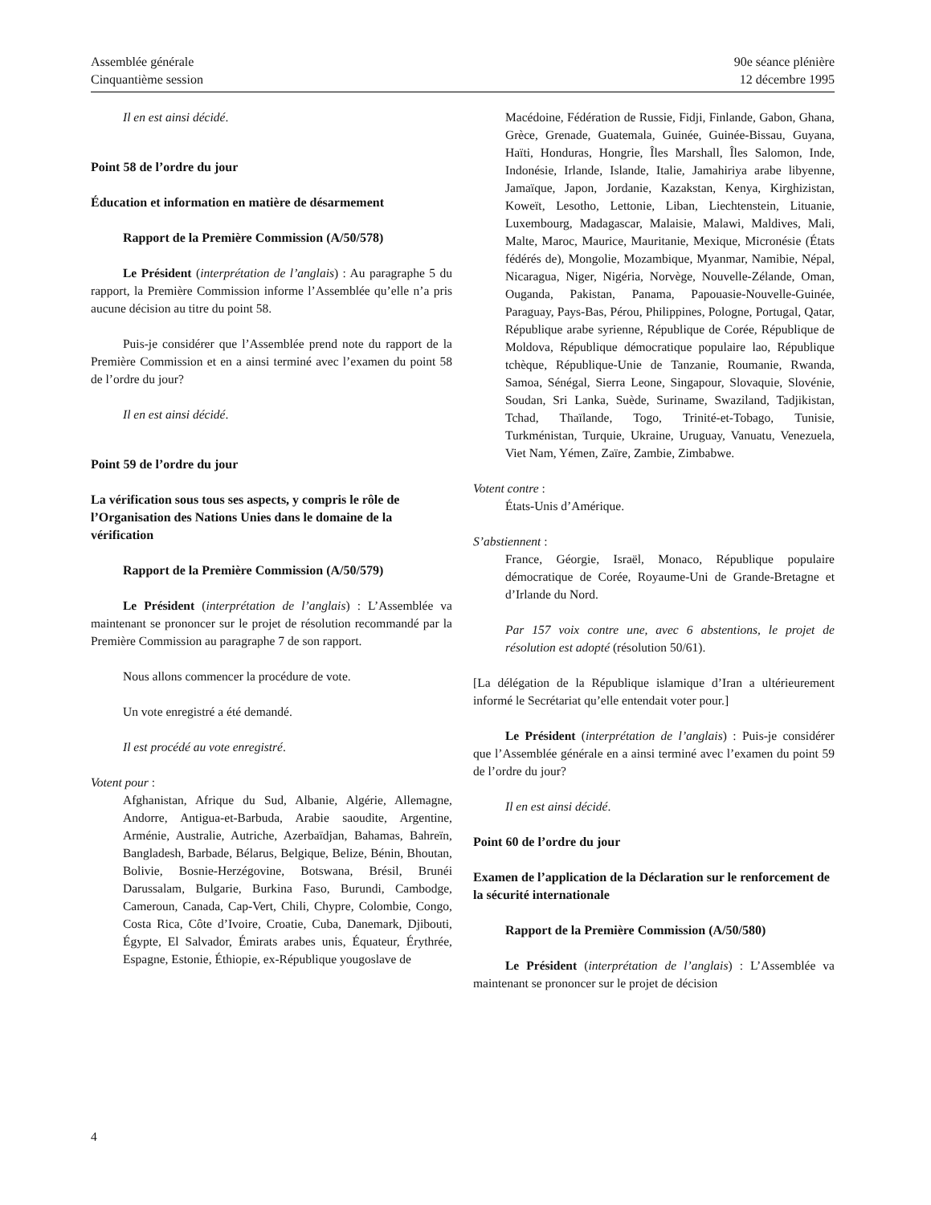Assemblée générale
Cinquantième session
90e séance plénière
12 décembre 1995
Il en est ainsi décidé.
Point 58 de l’ordre du jour
Éducation et information en matière de désarmement
Rapport de la Première Commission (A/50/578)
Le Président (interprétation de l’anglais) : Au paragraphe 5 du rapport, la Première Commission informe l’Assemblée qu’elle n’a pris aucune décision au titre du point 58.
Puis-je considérer que l’Assemblée prend note du rapport de la Première Commission et en a ainsi terminé avec l’examen du point 58 de l’ordre du jour?
Il en est ainsi décidé.
Point 59 de l’ordre du jour
La vérification sous tous ses aspects, y compris le rôle de l’Organisation des Nations Unies dans le domaine de la vérification
Rapport de la Première Commission (A/50/579)
Le Président (interprétation de l’anglais) : L’Assemblée va maintenant se prononcer sur le projet de résolution recommandé par la Première Commission au paragraphe 7 de son rapport.
Nous allons commencer la procédure de vote.
Un vote enregistré a été demandé.
Il est procédé au vote enregistré.
Votent pour :
Afghanistan, Afrique du Sud, Albanie, Algérie, Allemagne, Andorre, Antigua-et-Barbuda, Arabie saoudite, Argentine, Arménie, Australie, Autriche, Azerbaïdjan, Bahamas, Bahreïn, Bangladesh, Barbade, Bélarus, Belgique, Belize, Bénin, Bhoutan, Bolivie, Bosnie-Herzégovine, Botswana, Brésil, Brunéi Darussalam, Bulgarie, Burkina Faso, Burundi, Cambodge, Cameroun, Canada, Cap-Vert, Chili, Chypre, Colombie, Congo, Costa Rica, Côte d’Ivoire, Croatie, Cuba, Danemark, Djibouti, Égypte, El Salvador, Émirats arabes unis, Équateur, Érythrée, Espagne, Estonie, Éthiopie, ex-République yougoslave de
Macédoine, Fédération de Russie, Fidji, Finlande, Gabon, Ghana, Grèce, Grenade, Guatemala, Guinée, Guinée-Bissau, Guyana, Haïti, Honduras, Hongrie, Îles Marshall, Îles Salomon, Inde, Indonésie, Irlande, Islande, Italie, Jamahiriya arabe libyenne, Jamaïque, Japon, Jordanie, Kazakstan, Kenya, Kirghizistan, Koweït, Lesotho, Lettonie, Liban, Liechtenstein, Lituanie, Luxembourg, Madagascar, Malaisie, Malawi, Maldives, Mali, Malte, Maroc, Maurice, Mauritanie, Mexique, Micronésie (États fédérés de), Mongolie, Mozambique, Myanmar, Namibie, Népal, Nicaragua, Niger, Nigéria, Norvège, Nouvelle-Zélande, Oman, Ouganda, Pakistan, Panama, Papouasie-Nouvelle-Guinée, Paraguay, Pays-Bas, Pérou, Philippines, Pologne, Portugal, Qatar, République arabe syrienne, République de Corée, République de Moldova, République démocratique populaire lao, République tchèque, République-Unie de Tanzanie, Roumanie, Rwanda, Samoa, Sénégal, Sierra Leone, Singapour, Slovaquie, Slovénie, Soudan, Sri Lanka, Suède, Suriname, Swaziland, Tadjikistan, Tchad, Thaïlande, Togo, Trinité-et-Tobago, Tunisie, Turkménistan, Turquie, Ukraine, Uruguay, Vanuatu, Venezuela, Viet Nam, Yémen, Zaïre, Zambie, Zimbabwe.
Votent contre :
États-Unis d’Amérique.
S’abstiennent :
France, Géorgie, Israël, Monaco, République populaire démocratique de Corée, Royaume-Uni de Grande-Bretagne et d’Irlande du Nord.
Par 157 voix contre une, avec 6 abstentions, le projet de résolution est adopté (résolution 50/61).
[La délégation de la République islamique d’Iran a ultérieurement informé le Secrétariat qu’elle entendait voter pour.]
Le Président (interprétation de l’anglais) : Puis-je considérer que l’Assemblée générale en a ainsi terminé avec l’examen du point 59 de l’ordre du jour?
Il en est ainsi décidé.
Point 60 de l’ordre du jour
Examen de l’application de la Déclaration sur le renforcement de la sécurité internationale
Rapport de la Première Commission (A/50/580)
Le Président (interprétation de l’anglais) : L’Assemblée va maintenant se prononcer sur le projet de décision
4